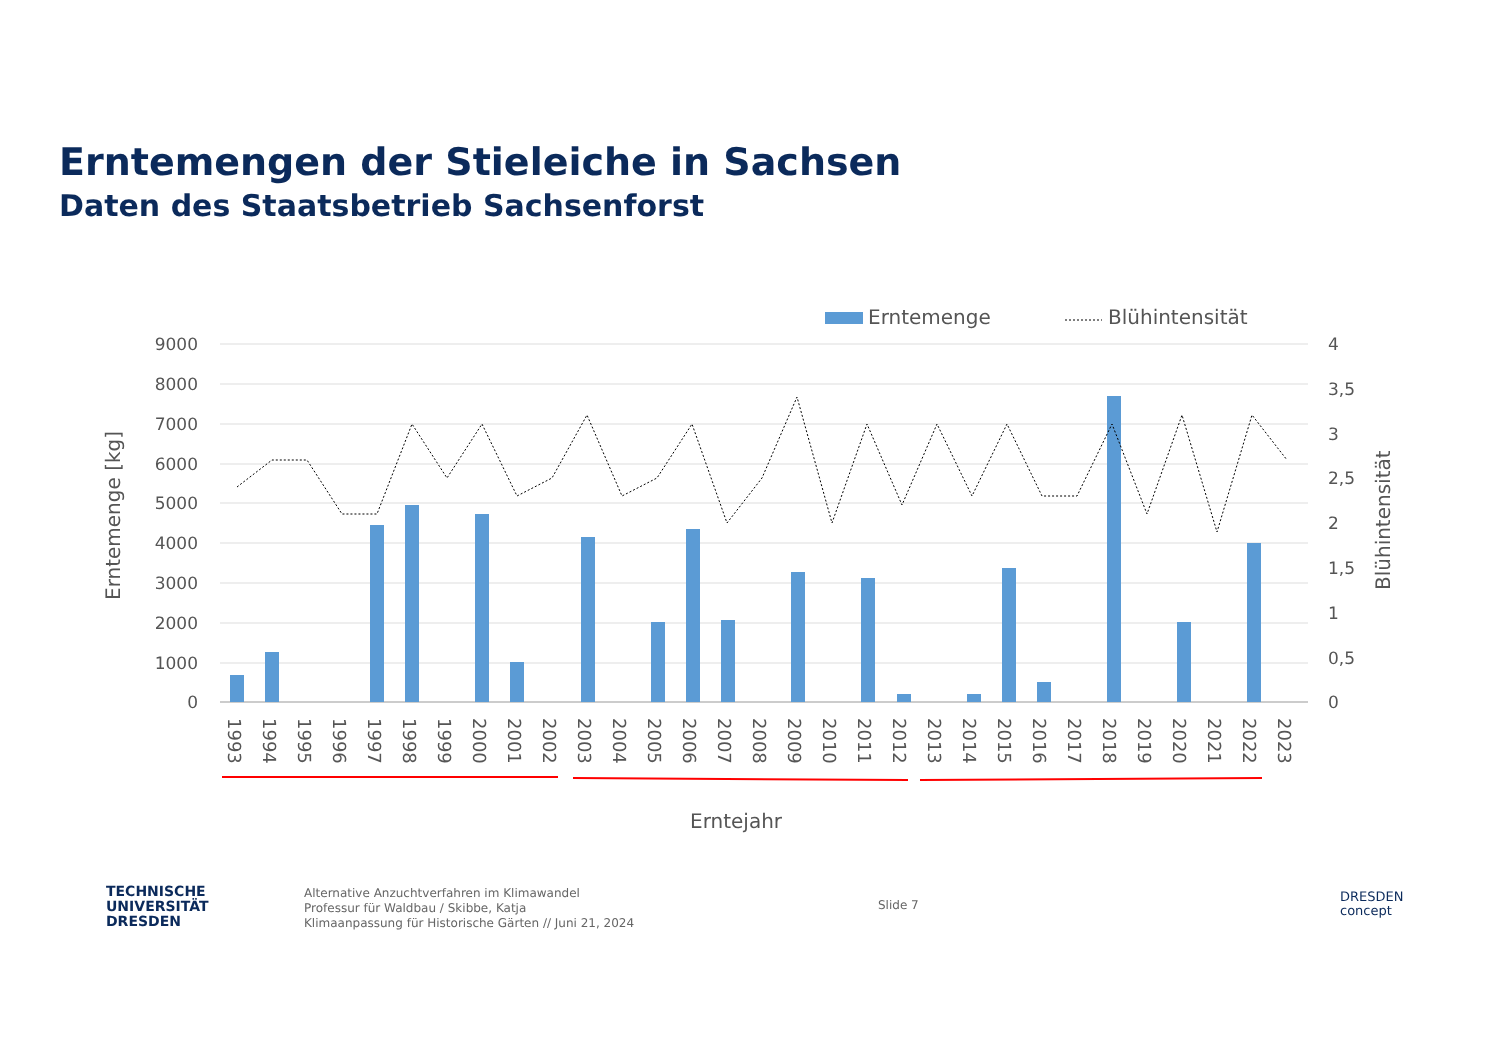Erntemengen der Stieleiche in Sachsen
Daten des Staatsbetrieb Sachsenforst
Erntemenge
Blühintensität
9000
8000
7000
6000
5000
4000
3000
2000
1000
0
4
3,5
3
2,5
2
1,5
1
0,5
0
Erntemenge [kg]
Blühintensität
1993
1994
1995
1996
1997
1998
1999
2000
2001
2002
2003
2004
2005
2006
2007
2008
2009
2010
2011
2012
2013
2014
2015
2016
2017
2018
2019
2020
2021
2022
2023
Erntejahr
TECHNISCHE
UNIVERSITÄT
DRESDEN
Alternative Anzuchtverfahren im Klimawandel
Professur für Waldbau / Skibbe, Katja
Klimaanpassung für Historische Gärten // Juni 21, 2024
Slide 7
DRESDEN
concept